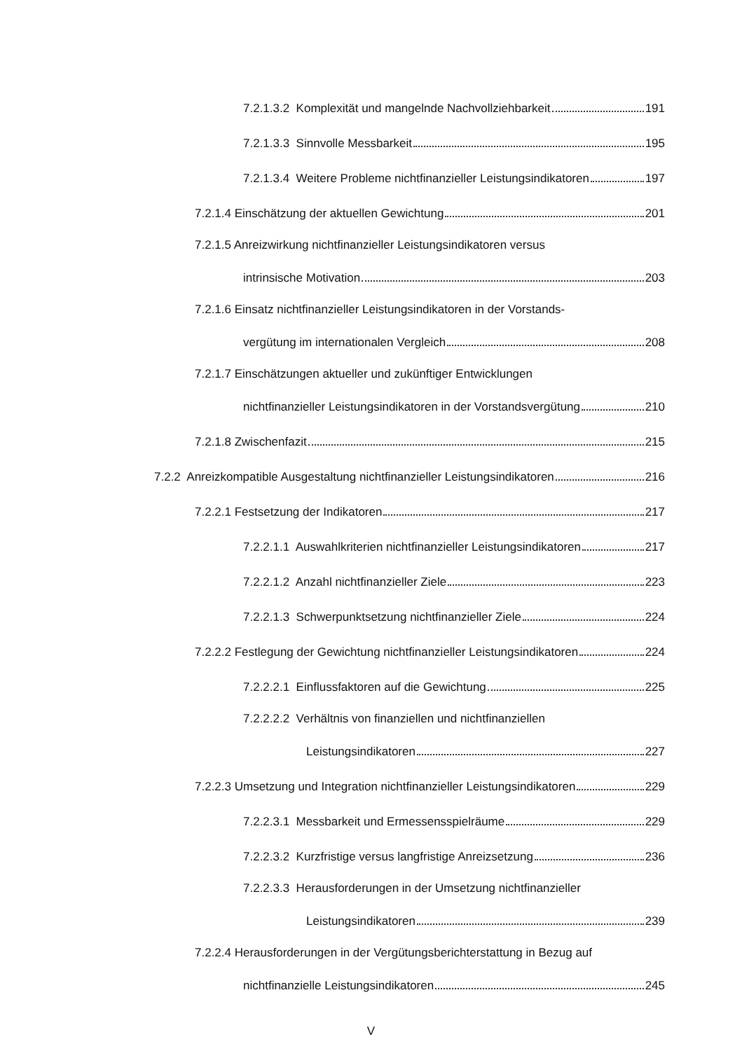7.2.1.3.2 Komplexität und mangelnde Nachvollziehbarkeit 191
7.2.1.3.3 Sinnvolle Messbarkeit 195
7.2.1.3.4 Weitere Probleme nichtfinanzieller Leistungsindikatoren 197
7.2.1.4 Einschätzung der aktuellen Gewichtung 201
7.2.1.5 Anreizwirkung nichtfinanzieller Leistungsindikatoren versus
intrinsische Motivation 203
7.2.1.6 Einsatz nichtfinanzieller Leistungsindikatoren in der Vorstands-
vergütung im internationalen Vergleich 208
7.2.1.7 Einschätzungen aktueller und zukünftiger Entwicklungen
nichtfinanzieller Leistungsindikatoren in der Vorstandsvergütung 210
7.2.1.8 Zwischenfazit 215
7.2.2 Anreizkompatible Ausgestaltung nichtfinanzieller Leistungsindikatoren 216
7.2.2.1 Festsetzung der Indikatoren 217
7.2.2.1.1 Auswahlkriterien nichtfinanzieller Leistungsindikatoren 217
7.2.2.1.2 Anzahl nichtfinanzieller Ziele 223
7.2.2.1.3 Schwerpunktsetzung nichtfinanzieller Ziele 224
7.2.2.2 Festlegung der Gewichtung nichtfinanzieller Leistungsindikatoren 224
7.2.2.2.1 Einflussfaktoren auf die Gewichtung 225
7.2.2.2.2 Verhältnis von finanziellen und nichtfinanziellen
Leistungsindikatoren 227
7.2.2.3 Umsetzung und Integration nichtfinanzieller Leistungsindikatoren 229
7.2.2.3.1 Messbarkeit und Ermessensspielräume 229
7.2.2.3.2 Kurzfristige versus langfristige Anreizsetzung 236
7.2.2.3.3 Herausforderungen in der Umsetzung nichtfinanzieller
Leistungsindikatoren 239
7.2.2.4 Herausforderungen in der Vergütungsberichterstattung in Bezug auf
nichtfinanzielle Leistungsindikatoren 245
V